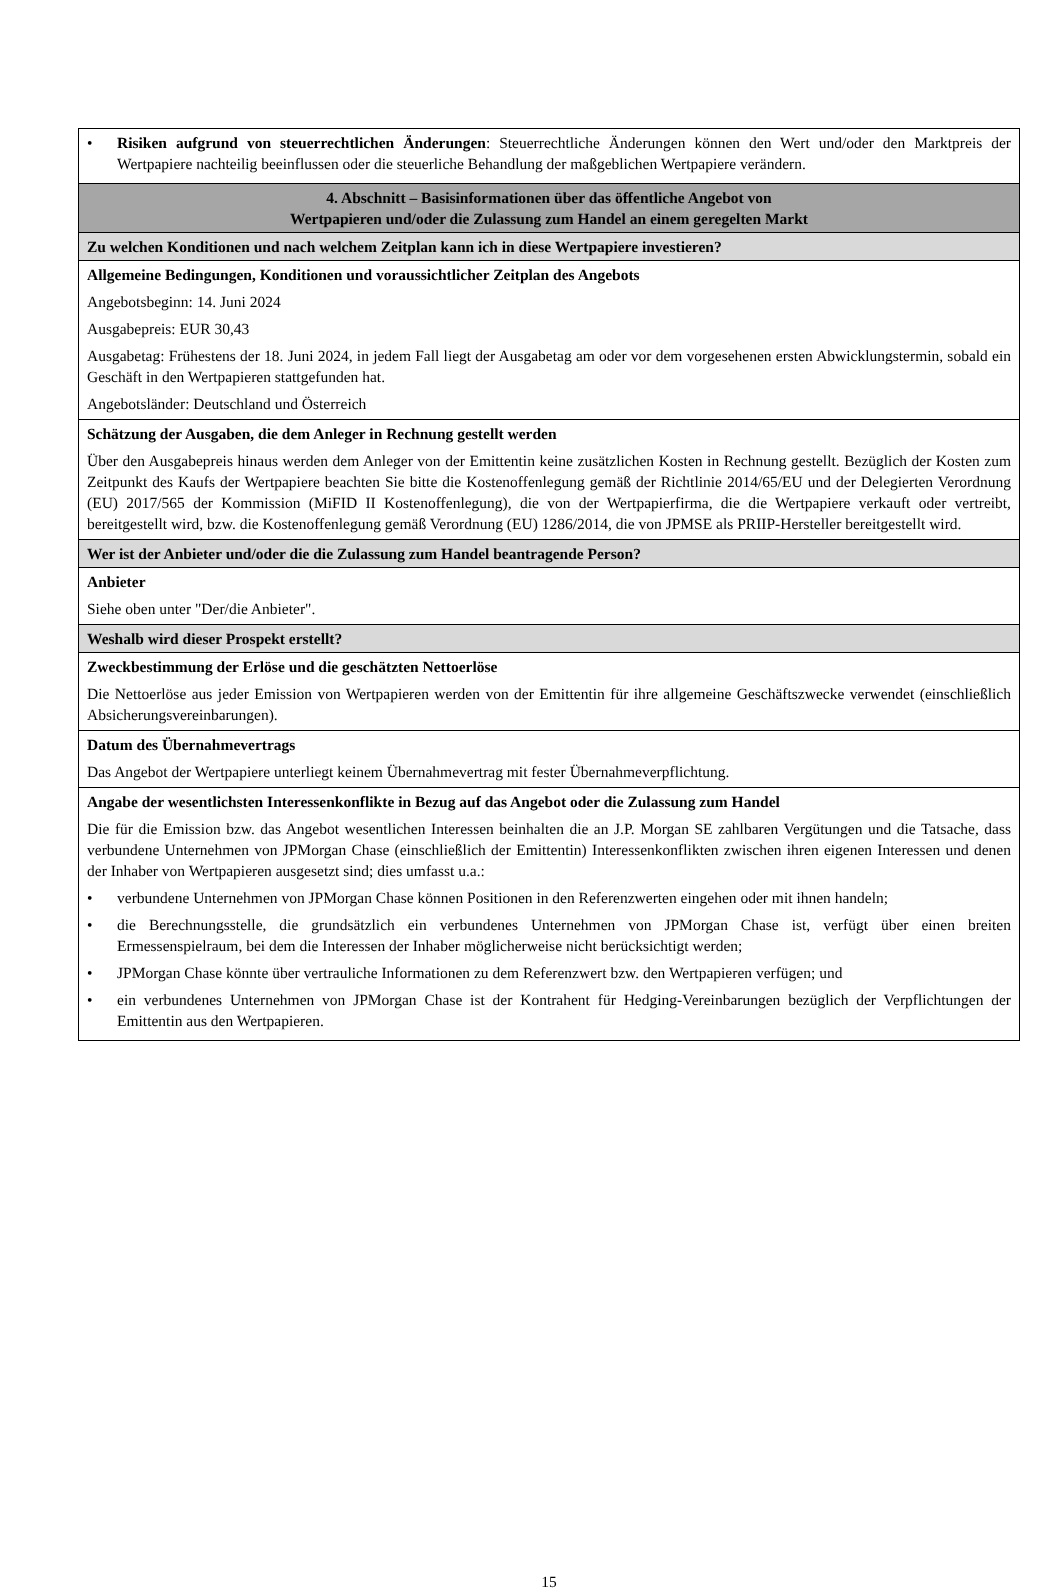| • Risiken aufgrund von steuerrechtlichen Änderungen : Steuerrechtliche Änderungen können den Wert und/oder den Marktpreis der Wertpapiere nachteilig beeinflussen oder die steuerliche Behandlung der maßgeblichen Wertpapiere verändern. |
| 4. Abschnitt – Basisinformationen über das öffentliche Angebot von Wertpapieren und/oder die Zulassung zum Handel an einem geregelten Markt |
| Zu welchen Konditionen und nach welchem Zeitplan kann ich in diese Wertpapiere investieren? |
| Allgemeine Bedingungen, Konditionen und voraussichtlicher Zeitplan des Angebots Angebotsbeginn: 14. Juni 2024 Ausgabepreis: EUR 30,43 Ausgabetag: Frühestens der 18. Juni 2024, in jedem Fall liegt der Ausgabetag am oder vor dem vorgesehenen ersten Abwicklungstermin, sobald ein Geschäft in den Wertpapieren stattgefunden hat. Angebotsländer: Deutschland und Österreich |
| Schätzung der Ausgaben, die dem Anleger in Rechnung gestellt werden Über den Ausgabepreis hinaus werden dem Anleger von der Emittentin keine zusätzlichen Kosten in Rechnung gestellt. Bezüglich der Kosten zum Zeitpunkt des Kaufs der Wertpapiere beachten Sie bitte die Kostenoffenlegung gemäß der Richtlinie 2014/65/EU und der Delegierten Verordnung (EU) 2017/565 der Kommission (MiFID II Kostenoffenlegung), die von der Wertpapierfirma, die die Wertpapiere verkauft oder vertreibt, bereitgestellt wird, bzw. die Kostenoffenlegung gemäß Verordnung (EU) 1286/2014, die von JPMSE als PRIIP-Hersteller bereitgestellt wird. |
| Wer ist der Anbieter und/oder die die Zulassung zum Handel beantragende Person? |
| Anbieter Siehe oben unter "Der/die Anbieter". |
| Weshalb wird dieser Prospekt erstellt? |
| Zweckbestimmung der Erlöse und die geschätzten Nettoerlöse Die Nettoerlöse aus jeder Emission von Wertpapieren werden von der Emittentin für ihre allgemeine Geschäftszwecke verwendet (einschließlich Absicherungsvereinbarungen). |
| Datum des Übernahmevertrags Das Angebot der Wertpapiere unterliegt keinem Übernahmevertrag mit fester Übernahmeverpflichtung. |
| Angabe der wesentlichsten Interessenkonflikte in Bezug auf das Angebot oder die Zulassung zum Handel Die für die Emission bzw. das Angebot wesentlichen Interessen beinhalten die an J.P. Morgan SE zahlbaren Vergütungen und die Tatsache, dass verbundene Unternehmen von JPMorgan Chase (einschließlich der Emittentin) Interessenkonflikten zwischen ihren eigenen Interessen und denen der Inhaber von Wertpapieren ausgesetzt sind; dies umfasst u.a.: • verbundene Unternehmen von JPMorgan Chase können Positionen in den Referenzwerten eingehen oder mit ihnen handeln; • die Berechnungsstelle, die grundsätzlich ein verbundenes Unternehmen von JPMorgan Chase ist, verfügt über einen breiten Ermessenspielraum, bei dem die Interessen der Inhaber möglicherweise nicht berücksichtigt werden; • JPMorgan Chase könnte über vertrauliche Informationen zu dem Referenzwert bzw. den Wertpapieren verfügen; und • ein verbundenes Unternehmen von JPMorgan Chase ist der Kontrahent für Hedging-Vereinbarungen bezüglich der Verpflichtungen der Emittentin aus den Wertpapieren. |
15